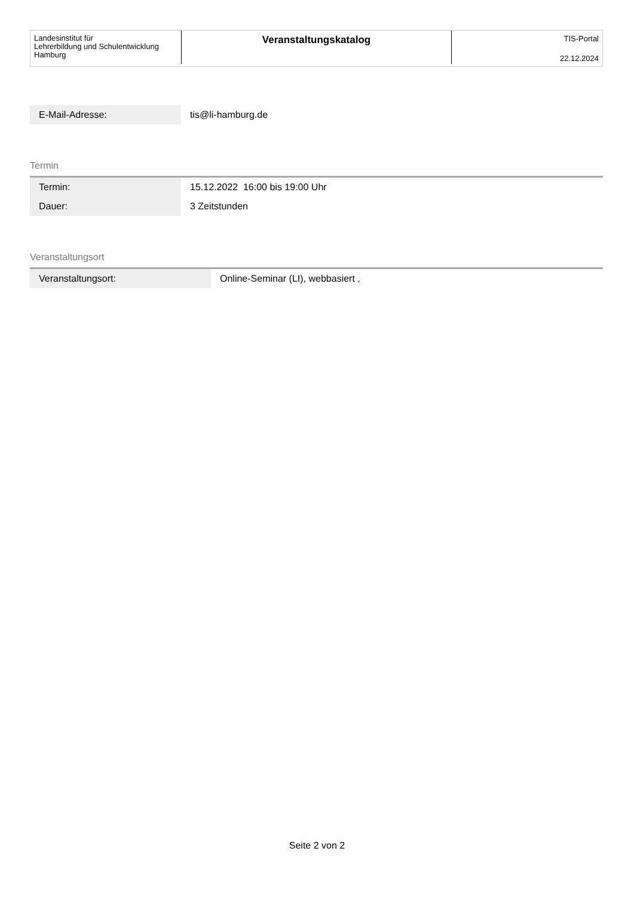Landesinstitut für
Lehrerbildung und Schulentwicklung
Hamburg
Veranstaltungskatalog
TIS-Portal
22.12.2024
| E-Mail-Adresse: | tis@li-hamburg.de |
Termin
| Termin: | 15.12.2022 16:00 bis 19:00 Uhr |
| Dauer: | 3 Zeitstunden |
Veranstaltungsort
| Veranstaltungsort: | Online-Seminar (LI), webbasiert , |
Seite 2 von 2